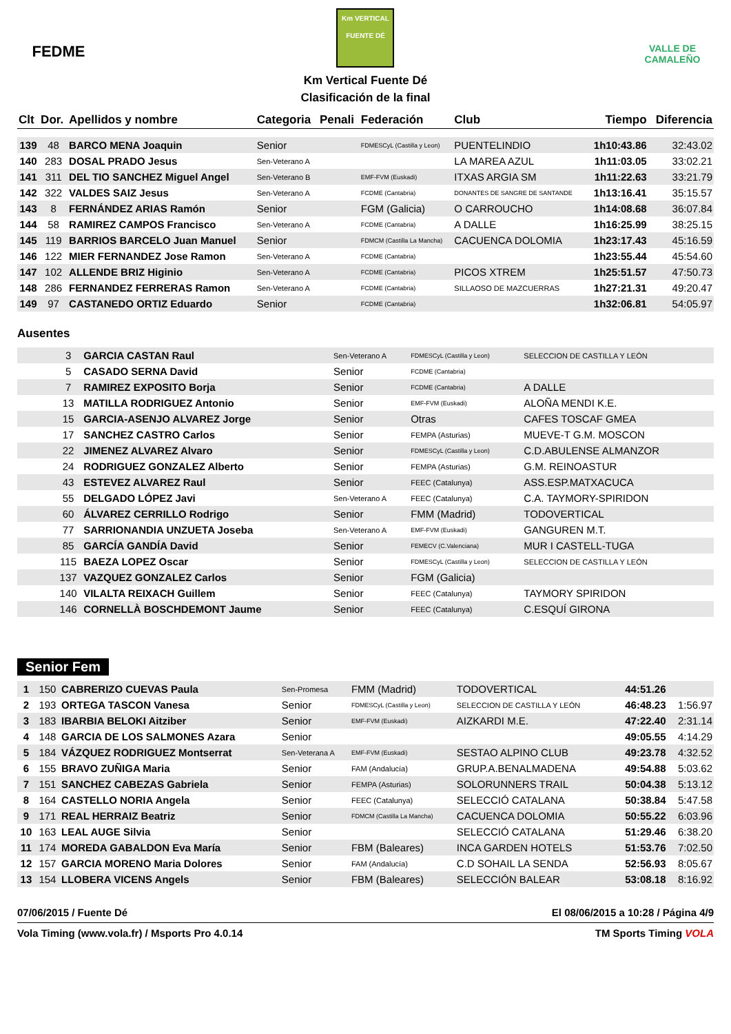FEDME
Km VERTICAL FUENTE DÉ
Km Vertical Fuente Dé
Clasificación de la final
VALLE DE CAMALEÑO
| Clt | Dor. | Apellidos y nombre | Categoria | Penali | Federación | Club | Tiempo | Diferencia |
| --- | --- | --- | --- | --- | --- | --- | --- | --- |
| 139 | 48 | BARCO MENA Joaquin | Senior | | FDMESCyL (Castilla y Leon) | PUENTELINDIO | 1h10:43.86 | 32:43.02 |
| 140 | 283 | DOSAL PRADO Jesus | Sen-Veterano A | | | LA MAREA AZUL | 1h11:03.05 | 33:02.21 |
| 141 | 311 | DEL TIO SANCHEZ Miguel Angel | Sen-Veterano B | | EMF-FVM (Euskadi) | ITXAS ARGIA SM | 1h11:22.63 | 33:21.79 |
| 142 | 322 | VALDES SAIZ Jesus | Sen-Veterano A | | FCDME (Cantabria) | DONANTES DE SANGRE DE SANTANDE | 1h13:16.41 | 35:15.57 |
| 143 | 8 | FERNÁNDEZ ARIAS Ramón | Senior | | FGM (Galicia) | O CARROUCHO | 1h14:08.68 | 36:07.84 |
| 144 | 58 | RAMIREZ CAMPOS Francisco | Sen-Veterano A | | FCDME (Cantabria) | A DALLE | 1h16:25.99 | 38:25.15 |
| 145 | 119 | BARRIOS BARCELO Juan Manuel | Senior | | FDMCM (Castilla La Mancha) | CACUENCA DOLOMIA | 1h23:17.43 | 45:16.59 |
| 146 | 122 | MIER FERNANDEZ Jose Ramon | Sen-Veterano A | | FCDME (Cantabria) | | 1h23:55.44 | 45:54.60 |
| 147 | 102 | ALLENDE BRIZ Higinio | Sen-Veterano A | | FCDME (Cantabria) | PICOS XTREM | 1h25:51.57 | 47:50.73 |
| 148 | 286 | FERNANDEZ FERRERAS Ramon | Sen-Veterano A | | FCDME (Cantabria) | SILLAOSO DE MAZCUERRAS | 1h27:21.31 | 49:20.47 |
| 149 | 97 | CASTANEDO ORTIZ Eduardo | Senior | | FCDME (Cantabria) | | 1h32:06.81 | 54:05.97 |
Ausentes
| | 3 | GARCIA CASTAN Raul | Sen-Veterano A | FDMESCyL (Castilla y Leon) | SELECCION DE CASTILLA Y LEÓN |
| | 5 | CASADO SERNA David | Senior | FCDME (Cantabria) | |
| | 7 | RAMIREZ EXPOSITO Borja | Senior | FCDME (Cantabria) | A DALLE |
| | 13 | MATILLA RODRIGUEZ Antonio | Senior | EMF-FVM (Euskadi) | ALOÑA MENDI K.E. |
| | 15 | GARCIA-ASENJO ALVAREZ Jorge | Senior | Otras | CAFES TOSCAF GMEA |
| | 17 | SANCHEZ CASTRO Carlos | Senior | FEMPA (Asturias) | MUEVE-T G.M. MOSCON |
| | 22 | JIMENEZ ALVAREZ Alvaro | Senior | FDMESCyL (Castilla y Leon) | C.D.ABULENSE ALMANZOR |
| | 24 | RODRIGUEZ GONZALEZ Alberto | Senior | FEMPA (Asturias) | G.M. REINOASTUR |
| | 43 | ESTEVEZ ALVAREZ Raul | Senior | FEEC (Catalunya) | ASS.ESP.MATXACUCA |
| | 55 | DELGADO LÓPEZ Javi | Sen-Veterano A | FEEC (Catalunya) | C.A. TAYMORY-SPIRIDON |
| | 60 | ÁLVAREZ CERRILLO Rodrigo | Senior | FMM (Madrid) | TODOVERTICAL |
| | 77 | SARRIONANDIA UNZUETA Joseba | Sen-Veterano A | EMF-FVM (Euskadi) | GANGUREN M.T. |
| | 85 | GARCÍA GANDÍA David | Senior | FEMECV (C.Valenciana) | MUR I CASTELL-TUGA |
| | 115 | BAEZA LOPEZ Oscar | Senior | FDMESCyL (Castilla y Leon) | SELECCION DE CASTILLA Y LEÓN |
| | 137 | VAZQUEZ GONZALEZ Carlos | Senior | FGM (Galicia) | |
| | 140 | VILALTA REIXACH Guillem | Senior | FEEC (Catalunya) | TAYMORY SPIRIDON |
| | 146 | CORNELLÀ BOSCHDEMONT Jaume | Senior | FEEC (Catalunya) | C.ESQUÍ GIRONA |
Senior Fem
| 1 | 150 | CABRERIZO CUEVAS Paula | Sen-Promesa | FMM (Madrid) | TODOVERTICAL | 44:51.26 | |
| 2 | 193 | ORTEGA TASCON Vanesa | Senior | FDMESCyL (Castilla y Leon) | SELECCION DE CASTILLA Y LEÓN | 46:48.23 | 1:56.97 |
| 3 | 183 | IBARBIA BELOKI Aitziber | Senior | EMF-FVM (Euskadi) | AIZKARDI M.E. | 47:22.40 | 2:31.14 |
| 4 | 148 | GARCIA DE LOS SALMONES Azara | Senior | | | 49:05.55 | 4:14.29 |
| 5 | 184 | VÁZQUEZ RODRIGUEZ Montserrat | Sen-Veterana A | EMF-FVM (Euskadi) | SESTAO ALPINO CLUB | 49:23.78 | 4:32.52 |
| 6 | 155 | BRAVO ZUÑIGA Maria | Senior | FAM (Andalucía) | GRUP.A.BENALMADENA | 49:54.88 | 5:03.62 |
| 7 | 151 | SANCHEZ CABEZAS Gabriela | Senior | FEMPA (Asturias) | SOLORUNNERS TRAIL | 50:04.38 | 5:13.12 |
| 8 | 164 | CASTELLO NORIA Angela | Senior | FEEC (Catalunya) | SELECCIÓ CATALANA | 50:38.84 | 5:47.58 |
| 9 | 171 | REAL HERRAIZ Beatriz | Senior | FDMCM (Castilla La Mancha) | CACUENCA DOLOMIA | 50:55.22 | 6:03.96 |
| 10 | 163 | LEAL AUGE Silvia | Senior | | SELECCIÓ CATALANA | 51:29.46 | 6:38.20 |
| 11 | 174 | MOREDA GABALDON Eva María | Senior | FBM (Baleares) | INCA GARDEN HOTELS | 51:53.76 | 7:02.50 |
| 12 | 157 | GARCIA MORENO Maria Dolores | Senior | FAM (Andalucía) | C.D SOHAIL LA SENDA | 52:56.93 | 8:05.67 |
| 13 | 154 | LLOBERA VICENS Angels | Senior | FBM (Baleares) | SELECCIÓN BALEAR | 53:08.18 | 8:16.92 |
07/06/2015 / Fuente Dé El 08/06/2015 a 10:28 / Página 4/9
Vola Timing (www.vola.fr) / Msports Pro 4.0.14 TM Sports Timing VOLA